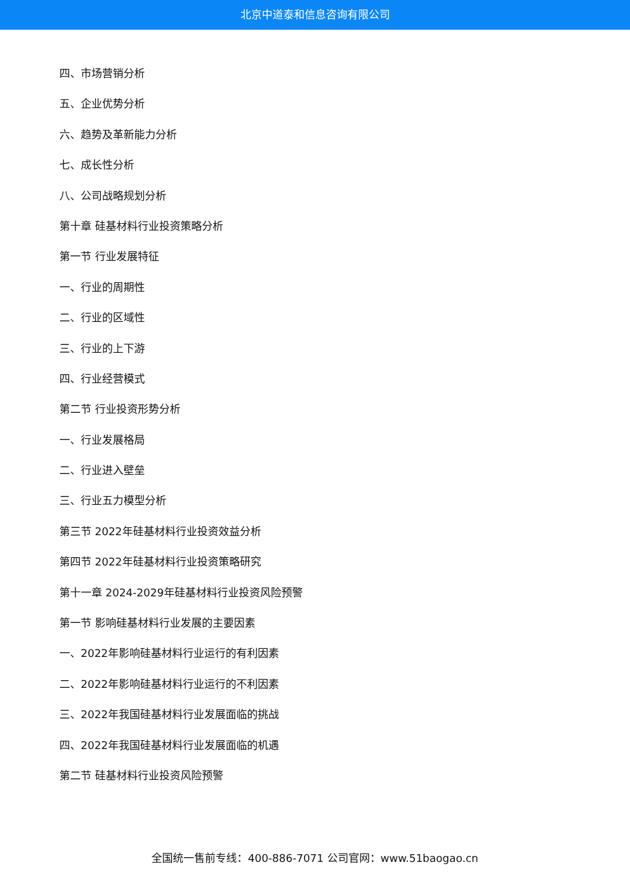北京中道泰和信息咨询有限公司
四、市场营销分析
五、企业优势分析
六、趋势及革新能力分析
七、成长性分析
八、公司战略规划分析
第十章 硅基材料行业投资策略分析
第一节 行业发展特征
一、行业的周期性
二、行业的区域性
三、行业的上下游
四、行业经营模式
第二节 行业投资形势分析
一、行业发展格局
二、行业进入壁垒
三、行业五力模型分析
第三节 2022年硅基材料行业投资效益分析
第四节 2022年硅基材料行业投资策略研究
第十一章 2024-2029年硅基材料行业投资风险预警
第一节 影响硅基材料行业发展的主要因素
一、2022年影响硅基材料行业运行的有利因素
二、2022年影响硅基材料行业运行的不利因素
三、2022年我国硅基材料行业发展面临的挑战
四、2022年我国硅基材料行业发展面临的机遇
第二节 硅基材料行业投资风险预警
全国统一售前专线：400-886-7071 公司官网：www.51baogao.cn